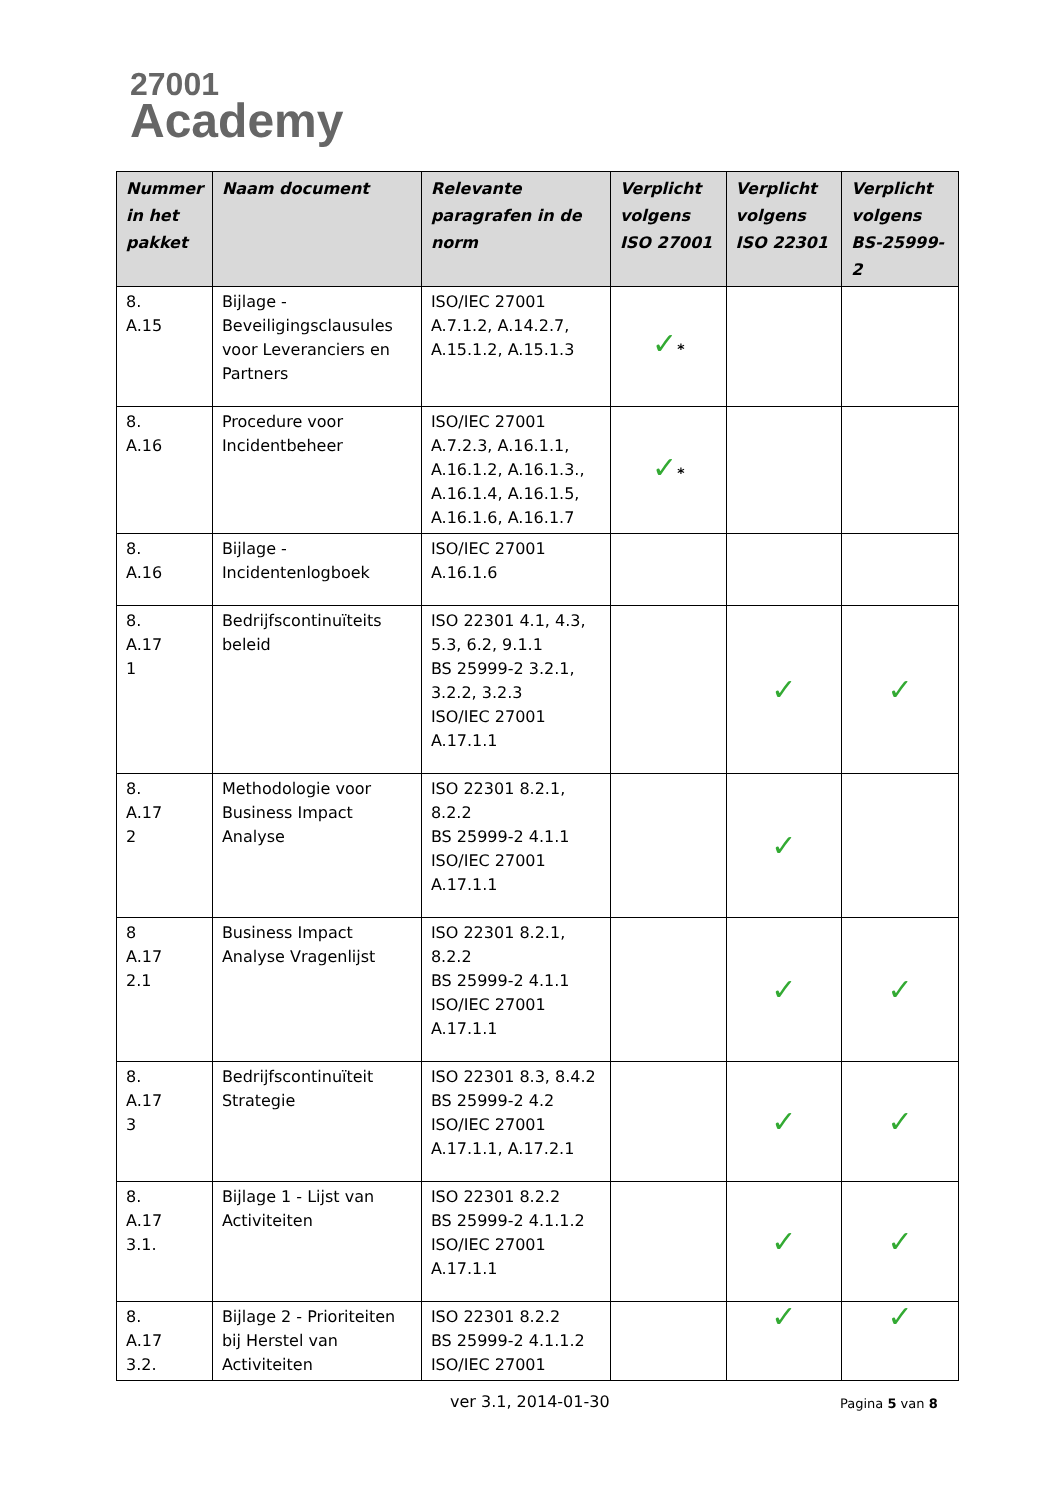27001
Academy
| Nummer in het pakket | Naam document | Relevante paragrafen in de norm | Verplicht volgens ISO 27001 | Verplicht volgens ISO 22301 | Verplicht volgens BS-25999-2 |
| --- | --- | --- | --- | --- | --- |
| 8. A.15 | Bijlage - Beveiligingsclausules voor Leveranciers en Partners | ISO/IEC 27001 A.7.1.2, A.14.2.7, A.15.1.2, A.15.1.3 | ✓ * | | |
| 8. A.16 | Procedure voor Incidentbeheer | ISO/IEC 27001 A.7.2.3, A.16.1.1, A.16.1.2, A.16.1.3., A.16.1.4, A.16.1.5, A.16.1.6, A.16.1.7 | ✓ * | | |
| 8. A.16 | Bijlage - Incidentenlogboek | ISO/IEC 27001 A.16.1.6 | | | |
| 8. A.17 1 | Bedrijfscontinuïteits beleid | ISO 22301 4.1, 4.3, 5.3, 6.2, 9.1.1 BS 25999-2 3.2.1, 3.2.2, 3.2.3 ISO/IEC 27001 A.17.1.1 | | ✓ | ✓ |
| 8. A.17 2 | Methodologie voor Business Impact Analyse | ISO 22301 8.2.1, 8.2.2 BS 25999-2 4.1.1 ISO/IEC 27001 A.17.1.1 | | ✓ | |
| 8 A.17 2.1 | Business Impact Analyse Vragenlijst | ISO 22301 8.2.1, 8.2.2 BS 25999-2 4.1.1 ISO/IEC 27001 A.17.1.1 | | ✓ | ✓ |
| 8. A.17 3 | Bedrijfscontinuïteit Strategie | ISO 22301 8.3, 8.4.2 BS 25999-2 4.2 ISO/IEC 27001 A.17.1.1, A.17.2.1 | | ✓ | ✓ |
| 8. A.17 3.1. | Bijlage 1 - Lijst van Activiteiten | ISO 22301 8.2.2 BS 25999-2 4.1.1.2 ISO/IEC 27001 A.17.1.1 | | ✓ | ✓ |
| 8. A.17 3.2. | Bijlage 2 - Prioriteiten bij Herstel van Activiteiten | ISO 22301 8.2.2 BS 25999-2 4.1.1.2 ISO/IEC 27001 | | ✓ | ✓ |
ver 3.1, 2014-01-30 Pagina 5 van 8